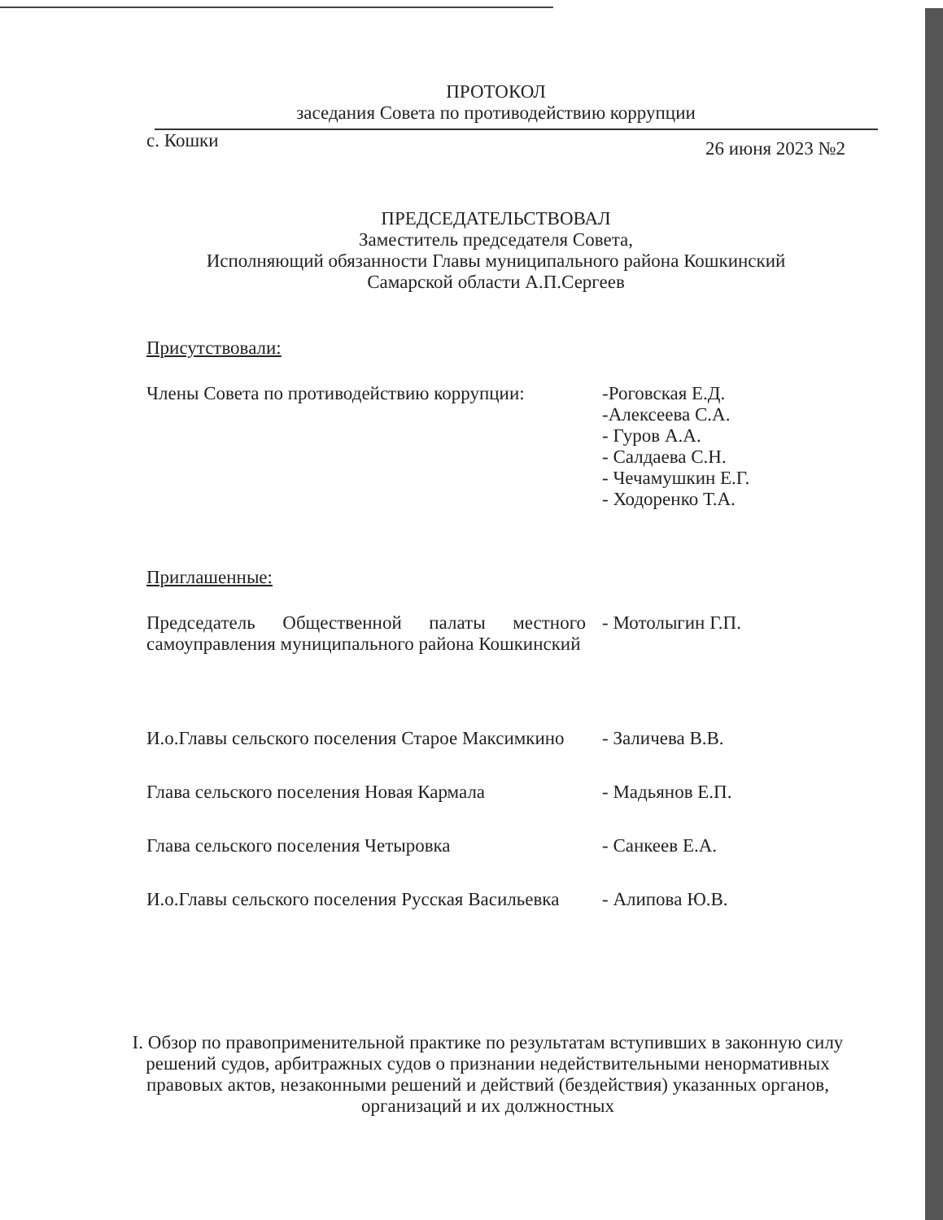ПРОТОКОЛ
заседания Совета по противодействию коррупции
с. Кошки 26 июня 2023 №2
ПРЕДСЕДАТЕЛЬСТВОВАЛ
Заместитель председателя Совета,
Исполняющий обязанности Главы муниципального района Кошкинский
Самарской области А.П.Сергеев
Присутствовали:
Члены Совета по противодействию коррупции:
-Роговская Е.Д.
-Алексеева С.А.
- Гуров А.А.
- Салдаева С.Н.
- Чечамушкин Е.Г.
- Ходоренко Т.А.
Приглашенные:
Председатель Общественной палаты местного самоуправления муниципального района Кошкинский
- Мотолыгин Г.П.
И.о.Главы сельского поселения Старое Максимкино
- Заличева В.В.
Глава сельского поселения Новая Кармала - Мадьянов Е.П.
Глава сельского поселения Четыровка - Санкеев Е.А.
И.о.Главы сельского поселения Русская Васильевка
- Алипова Ю.В.
I. Обзор по правоприменительной практике по результатам вступивших в законную силу решений судов, арбитражных судов о признании недействительными ненормативных правовых актов, незаконными решений и действий (бездействия) указанных органов, организаций и их должностных